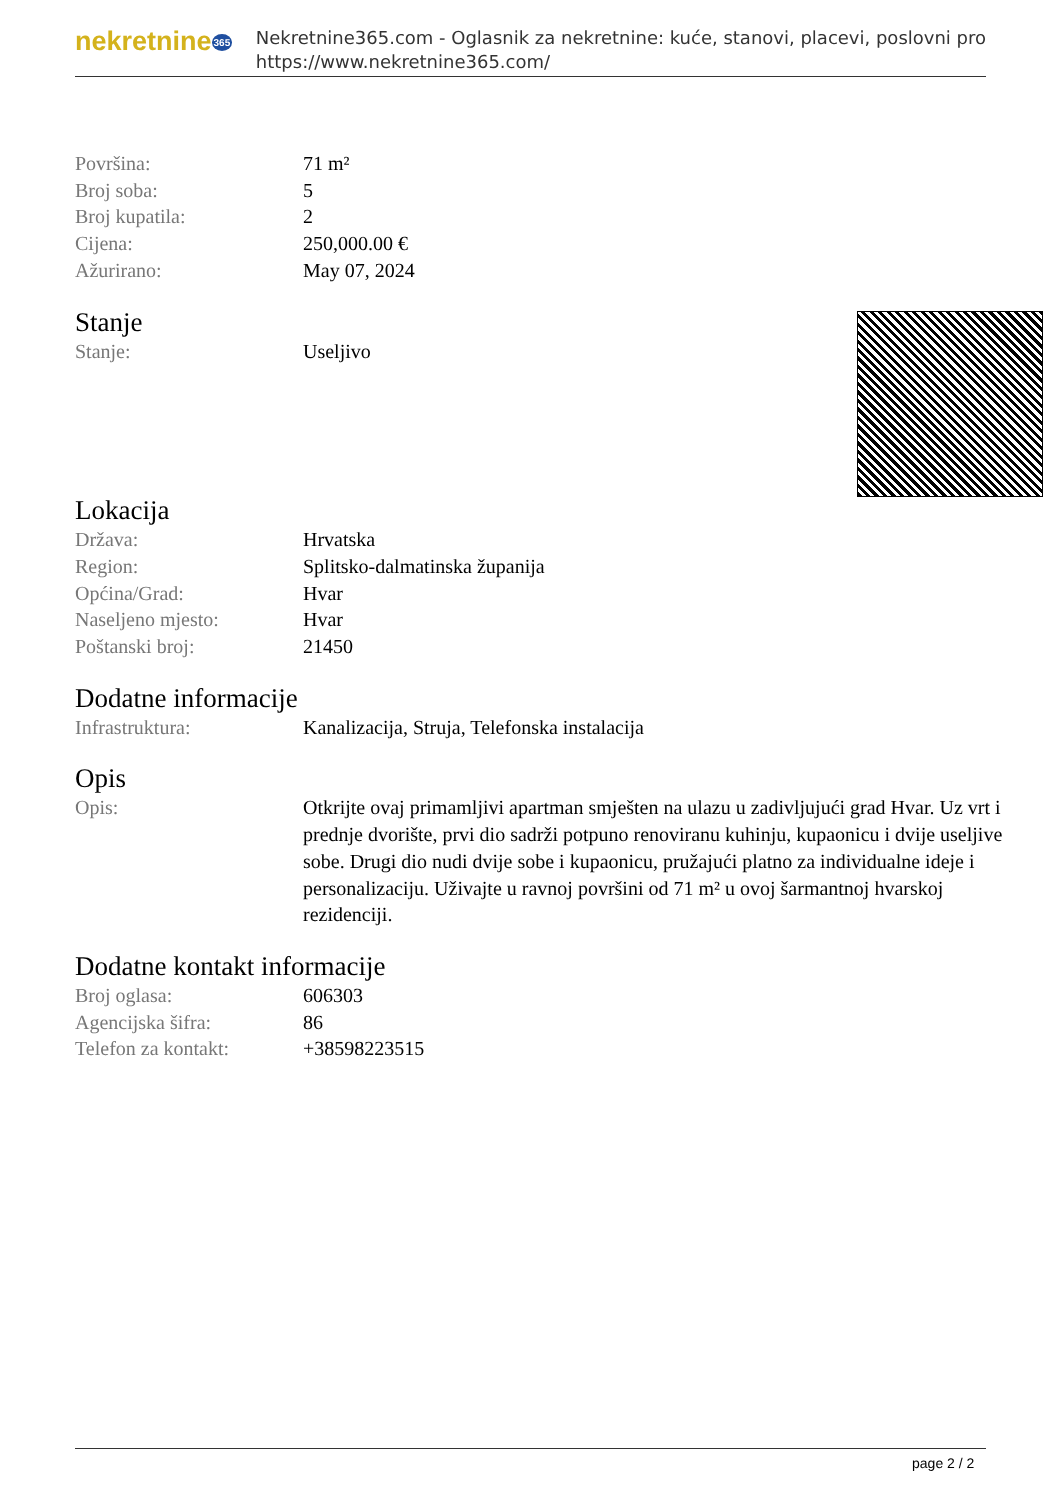nekretnine365
Nekretnine365.com - Oglasnik za nekretnine: kuće, stanovi, placevi, poslovni pro
https://www.nekretnine365.com/
| Površina: | 71 m² |
| Broj soba: | 5 |
| Broj kupatila: | 2 |
| Cijena: | 250,000.00 € |
| Ažurirano: | May 07, 2024 |
Stanje
| Stanje: | Useljivo |
Lokacija
| Država: | Hrvatska |
| Region: | Splitsko-dalmatinska županija |
| Općina/Grad: | Hvar |
| Naseljeno mjesto: | Hvar |
| Poštanski broj: | 21450 |
Dodatne informacije
| Infrastruktura: | Kanalizacija, Struja, Telefonska instalacija |
Opis
| Opis: | Otkrijte ovaj primamljivi apartman smješten na ulazu u zadivljujući grad Hvar. Uz vrt i prednje dvorište, prvi dio sadrži potpuno renoviranu kuhinju, kupaonicu i dvije useljive sobe. Drugi dio nudi dvije sobe i kupaonicu, pružajući platno za individualne ideje i personalizaciju. Uživajte u ravnoj površini od 71 m² u ovoj šarmantnoj hvarskoj rezidenciji. |
Dodatne kontakt informacije
| Broj oglasa: | 606303 |
| Agencijska šifra: | 86 |
| Telefon za kontakt: | +38598223515 |
page 2 / 2